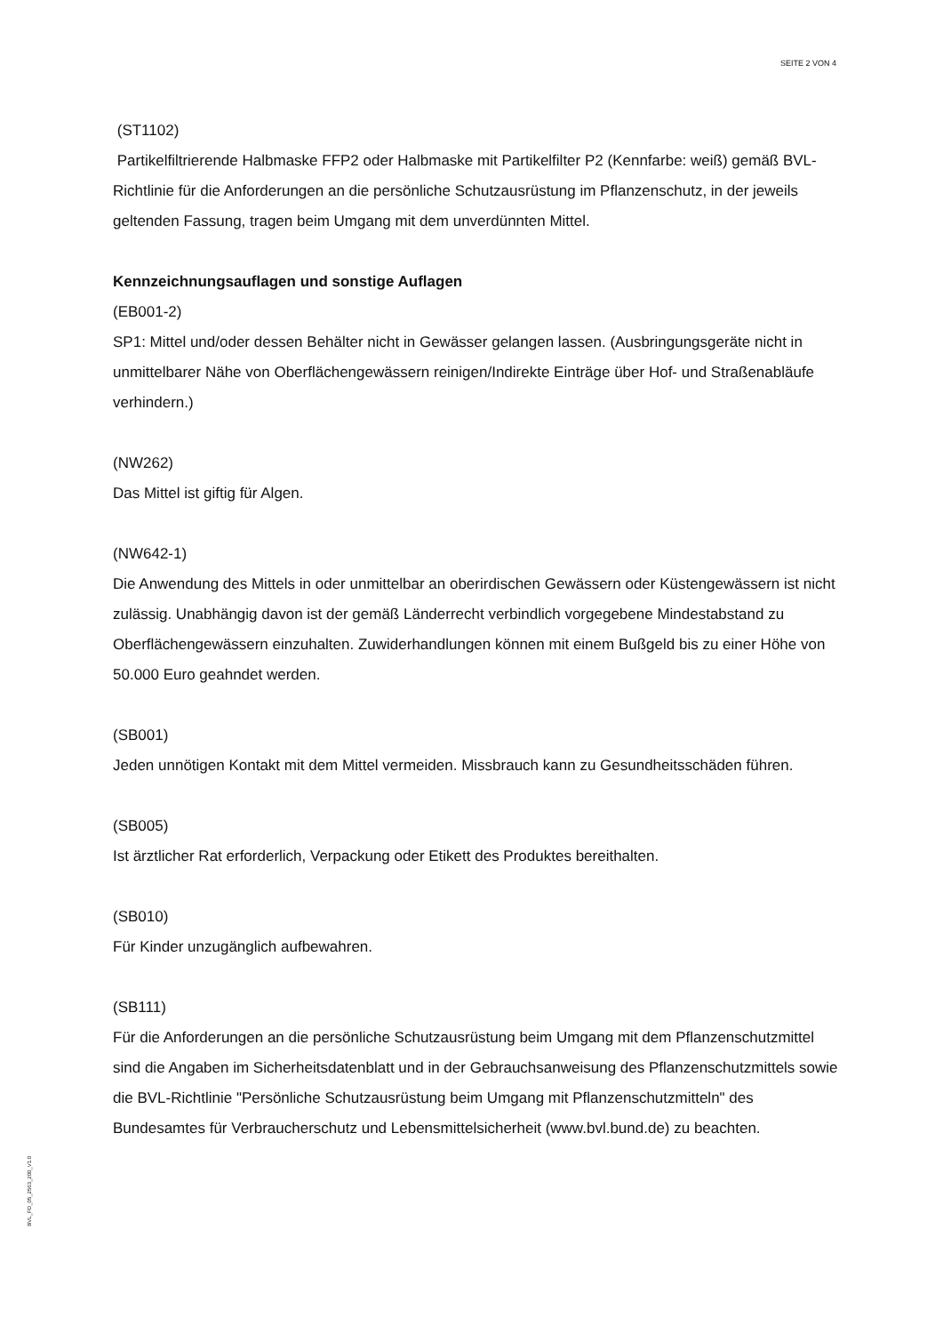SEITE 2 VON 4
(ST1102)
Partikelfiltrierende Halbmaske FFP2 oder Halbmaske mit Partikelfilter P2 (Kennfarbe: weiß) gemäß BVL-Richtlinie für die Anforderungen an die persönliche Schutzausrüstung im Pflanzenschutz, in der jeweils geltenden Fassung, tragen beim Umgang mit dem unverdünnten Mittel.
Kennzeichnungsauflagen und sonstige Auflagen
(EB001-2)
SP1: Mittel und/oder dessen Behälter nicht in Gewässer gelangen lassen. (Ausbringungsgeräte nicht in unmittelbarer Nähe von Oberflächengewässern reinigen/Indirekte Einträge über Hof- und Straßenabläufe verhindern.)
(NW262)
Das Mittel ist giftig für Algen.
(NW642-1)
Die Anwendung des Mittels in oder unmittelbar an oberirdischen Gewässern oder Küstengewässern ist nicht zulässig. Unabhängig davon ist der gemäß Länderrecht verbindlich vorgegebene Mindestabstand zu Oberflächengewässern einzuhalten. Zuwiderhandlungen können mit einem Bußgeld bis zu einer Höhe von 50.000 Euro geahndet werden.
(SB001)
Jeden unnötigen Kontakt mit dem Mittel vermeiden. Missbrauch kann zu Gesundheitsschäden führen.
(SB005)
Ist ärztlicher Rat erforderlich, Verpackung oder Etikett des Produktes bereithalten.
(SB010)
Für Kinder unzugänglich aufbewahren.
(SB111)
Für die Anforderungen an die persönliche Schutzausrüstung beim Umgang mit dem Pflanzenschutzmittel sind die Angaben im Sicherheitsdatenblatt und in der Gebrauchsanweisung des Pflanzenschutzmittels sowie die BVL-Richtlinie "Persönliche Schutzausrüstung beim Umgang mit Pflanzenschutzmitteln" des Bundesamtes für Verbraucherschutz und Lebensmittelsicherheit (www.bvl.bund.de) zu beachten.
BVL_FO_05_2563_200_V1.0